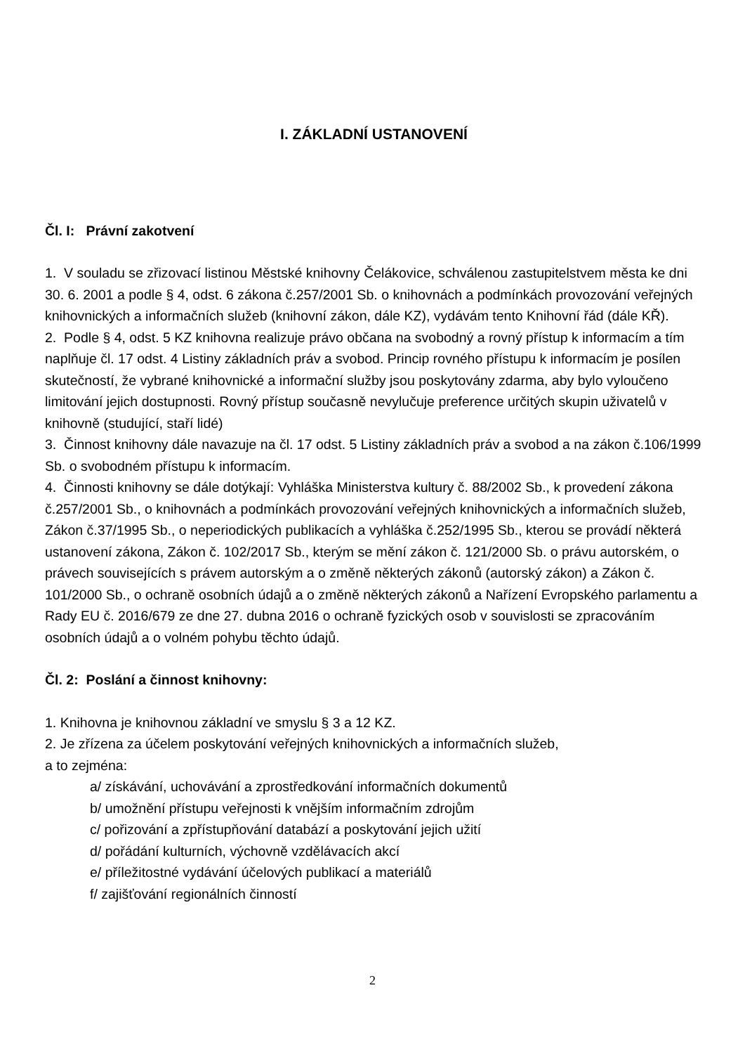I. ZÁKLADNÍ USTANOVENÍ
Čl. I: Právní zakotvení
1. V souladu se zřizovací listinou Městské knihovny Čelákovice, schválenou zastupitelstvem města ke dni 30. 6. 2001 a podle § 4, odst. 6 zákona č.257/2001 Sb. o knihovnách a podmínkách provozování veřejných knihovnických a informačních služeb (knihovní zákon, dále KZ), vydávám tento Knihovní řád (dále KŘ).
2. Podle § 4, odst. 5 KZ knihovna realizuje právo občana na svobodný a rovný přístup k informacím a tím naplňuje čl. 17 odst. 4 Listiny základních práv a svobod. Princip rovného přístupu k informacím je posílen skutečností, že vybrané knihovnické a informační služby jsou poskytovány zdarma, aby bylo vyloučeno limitování jejich dostupnosti. Rovný přístup současně nevylučuje preference určitých skupin uživatelů v knihovně (studující, staří lidé)
3. Činnost knihovny dále navazuje na čl. 17 odst. 5 Listiny základních práv a svobod a na zákon č.106/1999 Sb. o svobodném přístupu k informacím.
4. Činnosti knihovny se dále dotýkají: Vyhláška Ministerstva kultury č. 88/2002 Sb., k provedení zákona č.257/2001 Sb., o knihovnách a podmínkách provozování veřejných knihovnických a informačních služeb, Zákon č.37/1995 Sb., o neperiodických publikacích a vyhláška č.252/1995 Sb., kterou se provádí některá ustanovení zákona, Zákon č. 102/2017 Sb., kterým se mění zákon č. 121/2000 Sb. o právu autorském, o právech souvisejících s právem autorským a o změně některých zákonů (autorský zákon) a Zákon č. 101/2000 Sb., o ochraně osobních údajů a o změně některých zákonů a Nařízení Evropského parlamentu a Rady EU č. 2016/679 ze dne 27. dubna 2016 o ochraně fyzických osob v souvislosti se zpracováním osobních údajů a o volném pohybu těchto údajů.
Čl. 2: Poslání a činnost knihovny:
1. Knihovna je knihovnou základní ve smyslu § 3 a 12 KZ.
2. Je zřízena za účelem poskytování veřejných knihovnických a informačních služeb,
a to zejména:
a/ získávání, uchovávání a zprostředkování informačních dokumentů
b/ umožnění přístupu veřejnosti k vnějším informačním zdrojům
c/ pořizování a zpřístupňování databází a poskytování jejich užití
d/ pořádání kulturních, výchovně vzdělávacích akcí
e/ příležitostné vydávání účelových publikací a materiálů
f/ zajišťování regionálních činností
2